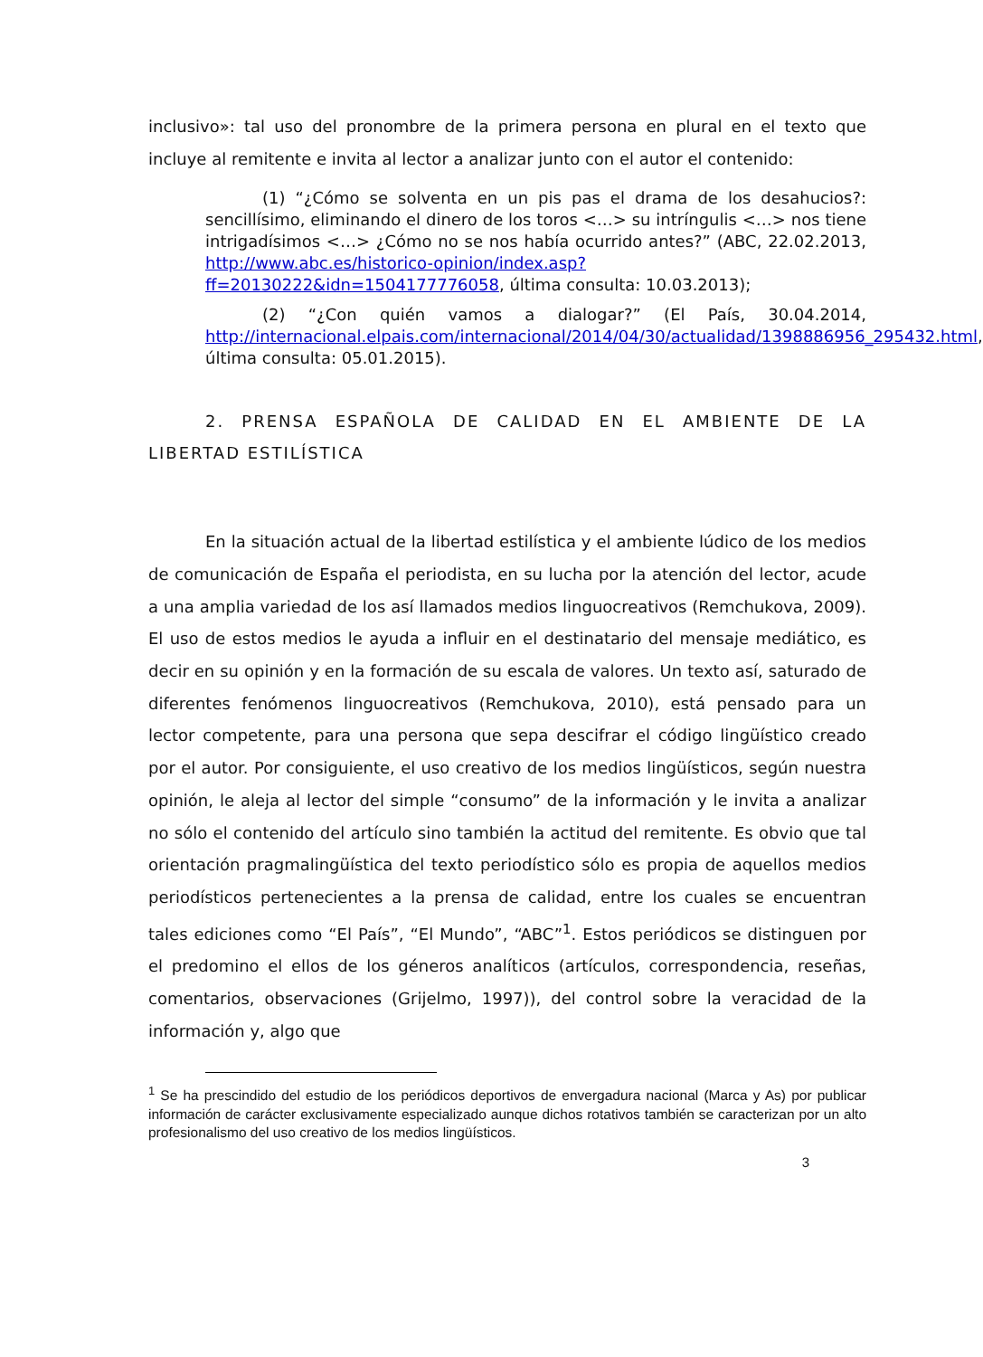inclusivo»: tal uso del pronombre de la primera persona en plural en el texto que incluye al remitente e invita al lector a analizar junto con el autor el contenido:
(1) “¿Cómo se solventa en un pis pas el drama de los desahucios?: sencillísimo, eliminando el dinero de los toros <…> su intríngulis <…> nos tiene intrigadísimos <…> ¿Cómo no se nos había ocurrido antes?” (ABC, 22.02.2013, http://www.abc.es/historico-opinion/index.asp?ff=20130222&idn=1504177776058, última consulta: 10.03.2013);
(2) “¿Con quién vamos a dialogar?” (El País, 30.04.2014, http://internacional.elpais.com/internacional/2014/04/30/actualidad/1398886956_295432.html, última consulta: 05.01.2015).
2. PRENSA ESPAÑOLA DE CALIDAD EN EL AMBIENTE DE LA LIBERTAD ESTILÍSTICA
En la situación actual de la libertad estilística y el ambiente lúdico de los medios de comunicación de España el periodista, en su lucha por la atención del lector, acude a una amplia variedad de los así llamados medios linguocreativos (Remchukova, 2009). El uso de estos medios le ayuda a influir en el destinatario del mensaje mediático, es decir en su opinión y en la formación de su escala de valores. Un texto así, saturado de diferentes fenómenos linguocreativos (Remchukova, 2010), está pensado para un lector competente, para una persona que sepa descifrar el código lingüístico creado por el autor. Por consiguiente, el uso creativo de los medios lingüísticos, según nuestra opinión, le aleja al lector del simple “consumo” de la información y le invita a analizar no sólo el contenido del artículo sino también la actitud del remitente. Es obvio que tal orientación pragmalingüística del texto periodístico sólo es propia de aquellos medios periodísticos pertenecientes a la prensa de calidad, entre los cuales se encuentran tales ediciones como “El País”, “El Mundo”, “ABC”<sup>1</sup>. Estos periódicos se distinguen por el predomino el ellos de los géneros analíticos (artículos, correspondencia, reseñas, comentarios, observaciones (Grijelmo, 1997)), del control sobre la veracidad de la información y, algo que
<sup>1</sup> Se ha prescindido del estudio de los periódicos deportivos de envergadura nacional (Marca y As) por publicar información de carácter exclusivamente especializado aunque dichos rotativos también se caracterizan por un alto profesionalismo del uso creativo de los medios lingüísticos.
3